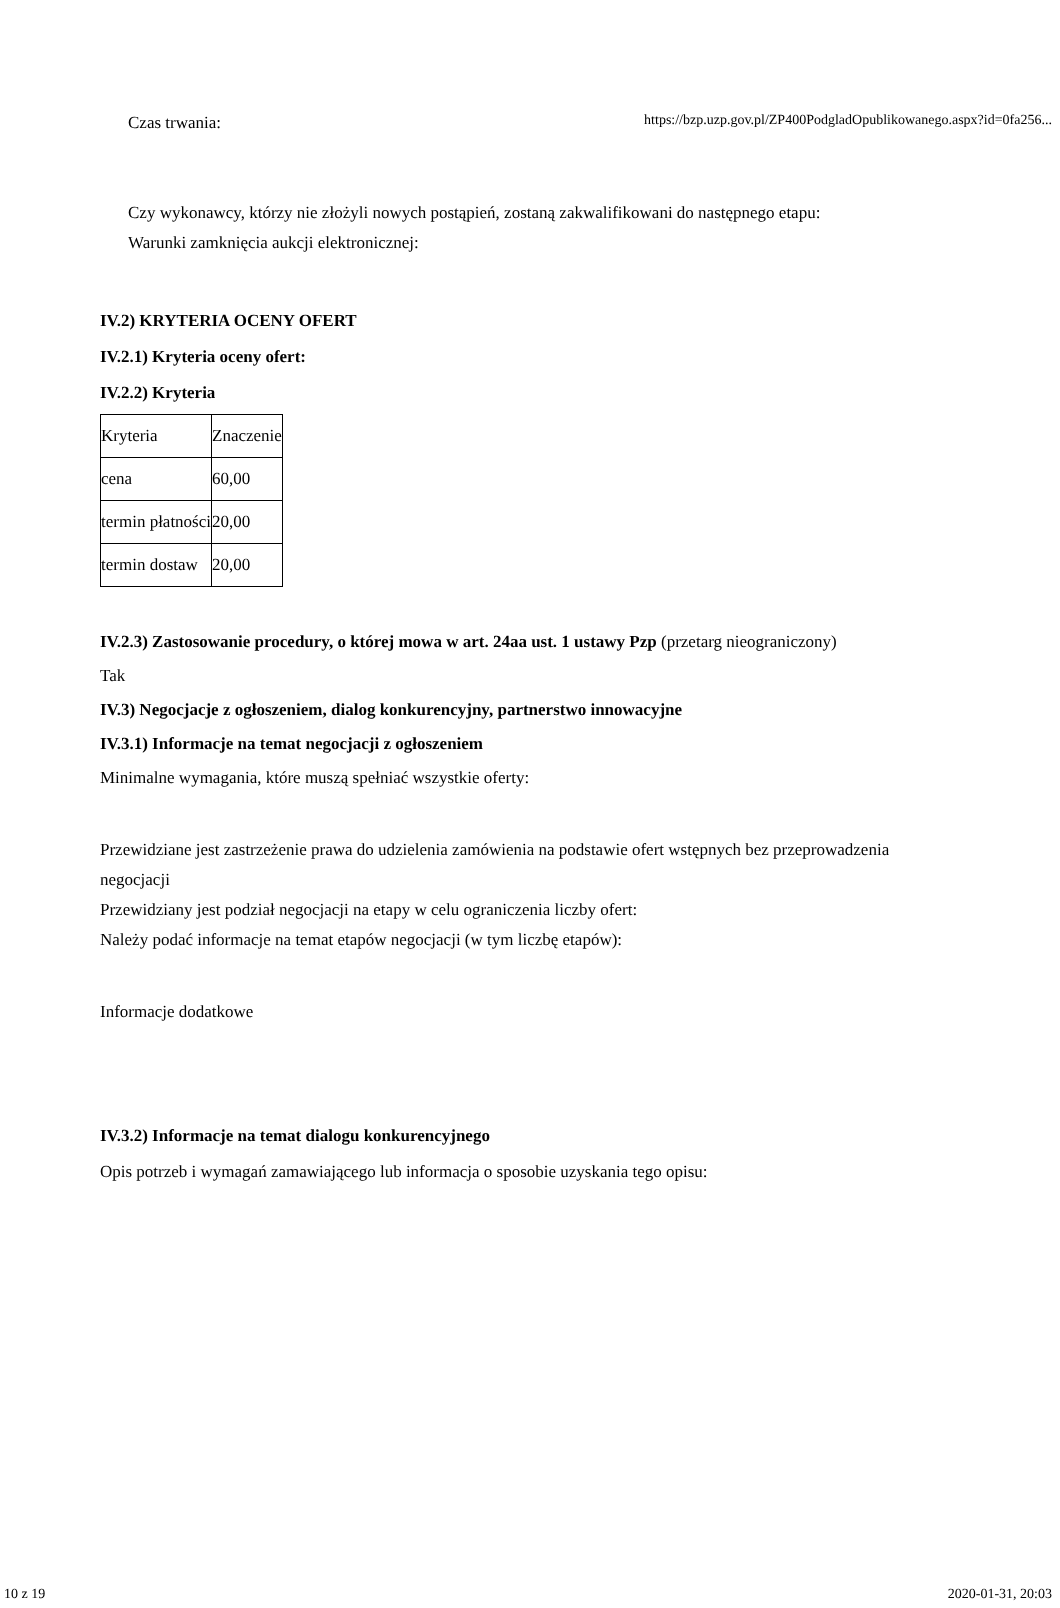https://bzp.uzp.gov.pl/ZP400PodgladOpublikowanego.aspx?id=0fa256...
Czas trwania:
Czy wykonawcy, którzy nie złożyli nowych postąpień, zostaną zakwalifikowani do następnego etapu:
Warunki zamknięcia aukcji elektronicznej:
IV.2) KRYTERIA OCENY OFERT
IV.2.1) Kryteria oceny ofert:
IV.2.2) Kryteria
| Kryteria | Znaczenie |
| cena | 60,00 |
| termin płatności | 20,00 |
| termin dostaw | 20,00 |
IV.2.3) Zastosowanie procedury, o której mowa w art. 24aa ust. 1 ustawy Pzp (przetarg nieograniczony)
Tak
IV.3) Negocjacje z ogłoszeniem, dialog konkurencyjny, partnerstwo innowacyjne
IV.3.1) Informacje na temat negocjacji z ogłoszeniem
Minimalne wymagania, które muszą spełniać wszystkie oferty:
Przewidziane jest zastrzeżenie prawa do udzielenia zamówienia na podstawie ofert wstępnych bez przeprowadzenia negocjacji
Przewidziany jest podział negocjacji na etapy w celu ograniczenia liczby ofert:
Należy podać informacje na temat etapów negocjacji (w tym liczbę etapów):
Informacje dodatkowe
IV.3.2) Informacje na temat dialogu konkurencyjnego
Opis potrzeb i wymagań zamawiającego lub informacja o sposobie uzyskania tego opisu:
10 z 19 2020-01-31, 20:03